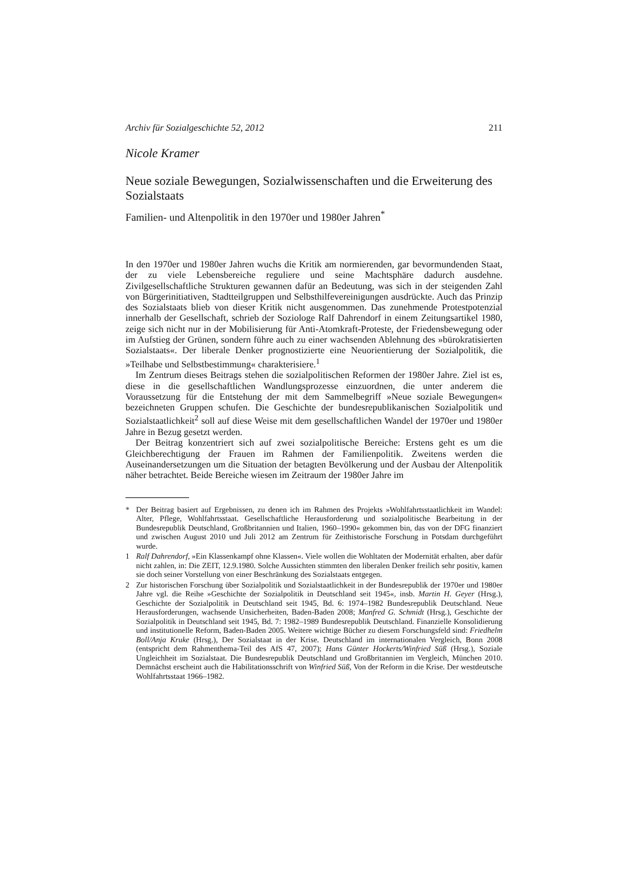Archiv für Sozialgeschichte 52, 2012 211
Nicole Kramer
Neue soziale Bewegungen, Sozialwissenschaften und die Erweiterung des Sozialstaats
Familien- und Altenpolitik in den 1970er und 1980er Jahren<sup>*</sup>
In den 1970er und 1980er Jahren wuchs die Kritik am normierenden, gar bevormundenden Staat, der zu viele Lebensbereiche reguliere und seine Machtsphäre dadurch ausdehne. Zivilgesellschaftliche Strukturen gewannen dafür an Bedeutung, was sich in der steigenden Zahl von Bürgerinitiativen, Stadtteilgruppen und Selbsthilfevereinigungen ausdrückte. Auch das Prinzip des Sozialstaats blieb von dieser Kritik nicht ausgenommen. Das zunehmende Protestpotenzial innerhalb der Gesellschaft, schrieb der Soziologe Ralf Dahrendorf in einem Zeitungsartikel 1980, zeige sich nicht nur in der Mobilisierung für Anti-Atomkraft-Proteste, der Friedensbewegung oder im Aufstieg der Grünen, sondern führe auch zu einer wachsenden Ablehnung des »bürokratisierten Sozialstaats«. Der liberale Denker prognostizierte eine Neuorientierung der Sozialpolitik, die »Teilhabe und Selbstbestimmung« charakterisiere.<sup>1</sup>
Im Zentrum dieses Beitrags stehen die sozialpolitischen Reformen der 1980er Jahre. Ziel ist es, diese in die gesellschaftlichen Wandlungsprozesse einzuordnen, die unter anderem die Voraussetzung für die Entstehung der mit dem Sammelbegriff »Neue soziale Bewegungen« bezeichneten Gruppen schufen. Die Geschichte der bundesrepublikanischen Sozialpolitik und Sozialstaatlichkeit<sup>2</sup> soll auf diese Weise mit dem gesellschaftlichen Wandel der 1970er und 1980er Jahre in Bezug gesetzt werden.
Der Beitrag konzentriert sich auf zwei sozialpolitische Bereiche: Erstens geht es um die Gleichberechtigung der Frauen im Rahmen der Familienpolitik. Zweitens werden die Auseinandersetzungen um die Situation der betagten Bevölkerung und der Ausbau der Altenpolitik näher betrachtet. Beide Bereiche wiesen im Zeitraum der 1980er Jahre im
* Der Beitrag basiert auf Ergebnissen, zu denen ich im Rahmen des Projekts »Wohlfahrtsstaatlichkeit im Wandel: Alter, Pflege, Wohlfahrtsstaat. Gesellschaftliche Herausforderung und sozialpolitische Bearbeitung in der Bundesrepublik Deutschland, Großbritannien und Italien, 1960–1990« gekommen bin, das von der DFG finanziert und zwischen August 2010 und Juli 2012 am Zentrum für Zeithistorische Forschung in Potsdam durchgeführt wurde.
1 Ralf Dahrendorf, »Ein Klassenkampf ohne Klassen«. Viele wollen die Wohltaten der Modernität erhalten, aber dafür nicht zahlen, in: Die ZEIT, 12.9.1980. Solche Aussichten stimmten den liberalen Denker freilich sehr positiv, kamen sie doch seiner Vorstellung von einer Beschränkung des Sozialstaats entgegen.
2 Zur historischen Forschung über Sozialpolitik und Sozialstaatlichkeit in der Bundesrepublik der 1970er und 1980er Jahre vgl. die Reihe »Geschichte der Sozialpolitik in Deutschland seit 1945«, insb. Martin H. Geyer (Hrsg.), Geschichte der Sozialpolitik in Deutschland seit 1945, Bd. 6: 1974–1982 Bundesrepublik Deutschland. Neue Herausforderungen, wachsende Unsicherheiten, Baden-Baden 2008; Manfred G. Schmidt (Hrsg.), Geschichte der Sozialpolitik in Deutschland seit 1945, Bd. 7: 1982–1989 Bundesrepublik Deutschland. Finanzielle Konsolidierung und institutionelle Reform, Baden-Baden 2005. Weitere wichtige Bücher zu diesem Forschungsfeld sind: Friedhelm Boll/Anja Kruke (Hrsg.), Der Sozialstaat in der Krise. Deutschland im internationalen Vergleich, Bonn 2008 (entspricht dem Rahmenthema-Teil des AfS 47, 2007); Hans Günter Hockerts/Winfried Süß (Hrsg.), Soziale Ungleichheit im Sozialstaat. Die Bundesrepublik Deutschland und Großbritannien im Vergleich, München 2010. Demnächst erscheint auch die Habilitationsschrift von Winfried Süß, Von der Reform in die Krise. Der westdeutsche Wohlfahrtsstaat 1966–1982.